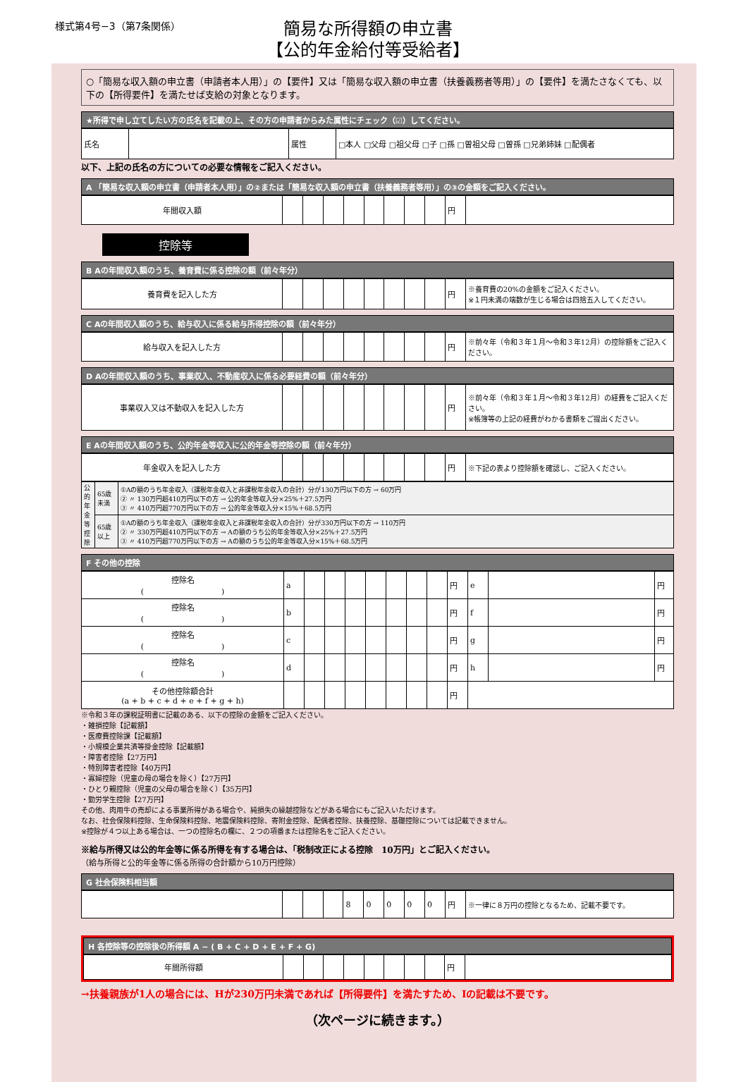様式第4号−3（第7条関係）
簡易な所得額の申立書
【公的年金給付等受給者】
○「簡易な収入額の申立書（申請者本人用）」の【要件】又は「簡易な収入額の申立書（扶養義務者等用）」の【要件】を満たさなくても、以下の【所得要件】を満たせば支給の対象となります。
★所得で申し立てしたい方の氏名を記載の上、その方の申請者からみた属性にチェック（☑）してください。
| 氏名 | | 属性 | □本人 □父母 □祖父母 □子 □孫 □曽祖父母 □曽孫 □兄弟姉妹 □配偶者 |
以下、上記の氏名の方についての必要な情報をご記入ください。
A 「簡易な収入額の申立書（申請者本人用）」の②または「簡易な収入額の申立書（扶養義務者等用）」の③の金額をご記入ください。
| 年間収入額 | | | | | | | | | 円 | |
控除等
B Aの年間収入額のうち、養育費に係る控除の額（前々年分）
| 養育費を記入した方 | | | | | | | | | 円 | ※養育費の20%の金額をご記入ください。 ※１円未満の端数が生じる場合は四捨五入してください。 |
C Aの年間収入額のうち、給与収入に係る給与所得控除の額（前々年分）
| 給与収入を記入した方 | | | | | | | | | 円 | ※前々年（令和３年１月〜令和３年12月）の控除額をご記入ください。 |
D Aの年間収入額のうち、事業収入、不動産収入に係る必要経費の額（前々年分）
| 事業収入又は不動収入を記入した方 | | | | | | | | | 円 | ※前々年（令和３年１月〜令和３年12月）の経費をご記入ください。 ※帳簿等の上記の経費がわかる書類をご提出ください。 |
E Aの年間収入額のうち、公的年金等収入に公的年金等控除の額（前々年分）
| 年金収入を記入した方 | | | | | | | | | 円 | ※下記の表より控除額を確認し、ご記入ください。 |
| 公的年金等控除 | 65歳未満 | ①Aの額のうち年金収入（課税年金収入と非課税年金収入の合計）分が130万円以下の方 → 60万円 ② 〃 130万円超410万円以下の方 → 公的年金等収入分×25%＋27.5万円 ③ 〃 410万円超770万円以下の方 → 公的年金等収入分×15%＋68.5万円 |
| | 65歳以上 | ①Aの額のうち年金収入（課税年金収入と非課税年金収入の合計）分が330万円以下の方 → 110万円 ② 〃 330万円超410万円以下の方 → Aの額のうち公的年金等収入分×25%＋27.5万円 ③ 〃 410万円超770万円以下の方 → Aの額のうち公的年金等収入分×15%＋68.5万円 |
F その他の控除
| 控除名 ( ) | a | | | | | | | | 円 | e | | 円 |
| 控除名 ( ) | b | | | | | | | | 円 | f | | 円 |
| 控除名 ( ) | c | | | | | | | | 円 | g | | 円 |
| 控除名 ( ) | d | | | | | | | | 円 | h | | 円 |
| その他控除額合計 (a + b + c + d + e + f + g + h) | | | | | | | | | 円 | | | |
※令和３年の課税証明書に記載のある、以下の控除の金額をご記入ください。
・雑損控除【記載額】
・医療費控除課【記載額】
・小規模企業共済等掛金控除【記載額】
・障害者控除【27万円】
・特別障害者控除【40万円】
・寡婦控除（児童の母の場合を除く）【27万円】
・ひとり親控除（児童の父母の場合を除く）【35万円】
・勤労学生控除【27万円】
その他、肉用牛の売却による事業所得がある場合や、純損失の繰越控除などがある場合にもご記入いただけます。
なお、社会保険料控除、生命保険料控除、地震保険料控除、寄附金控除、配偶者控除、扶養控除、基礎控除については記載できません。
※控除が４つ以上ある場合は、一つの控除名の欄に、２つの項番または控除名をご記入ください。
※給与所得又は公的年金等に係る所得を有する場合は、「税制改正による控除　10万円」とご記入ください。
（給与所得と公的年金等に係る所得の合計額から10万円控除）
G 社会保険料相当額
| | | | | 8 | 0 | 0 | 0 | 0 | 円 | ※一律に８万円の控除となるため、記載不要です。 |
H 各控除等の控除後の所得額 A − ( B + C + D + E + F + G)
| 年間所得額 | | | | | | | | | 円 | |
→扶養親族が1人の場合には、Hが230万円未満であれば【所得要件】を満たすため、Iの記載は不要です。
（次ページに続きます。）